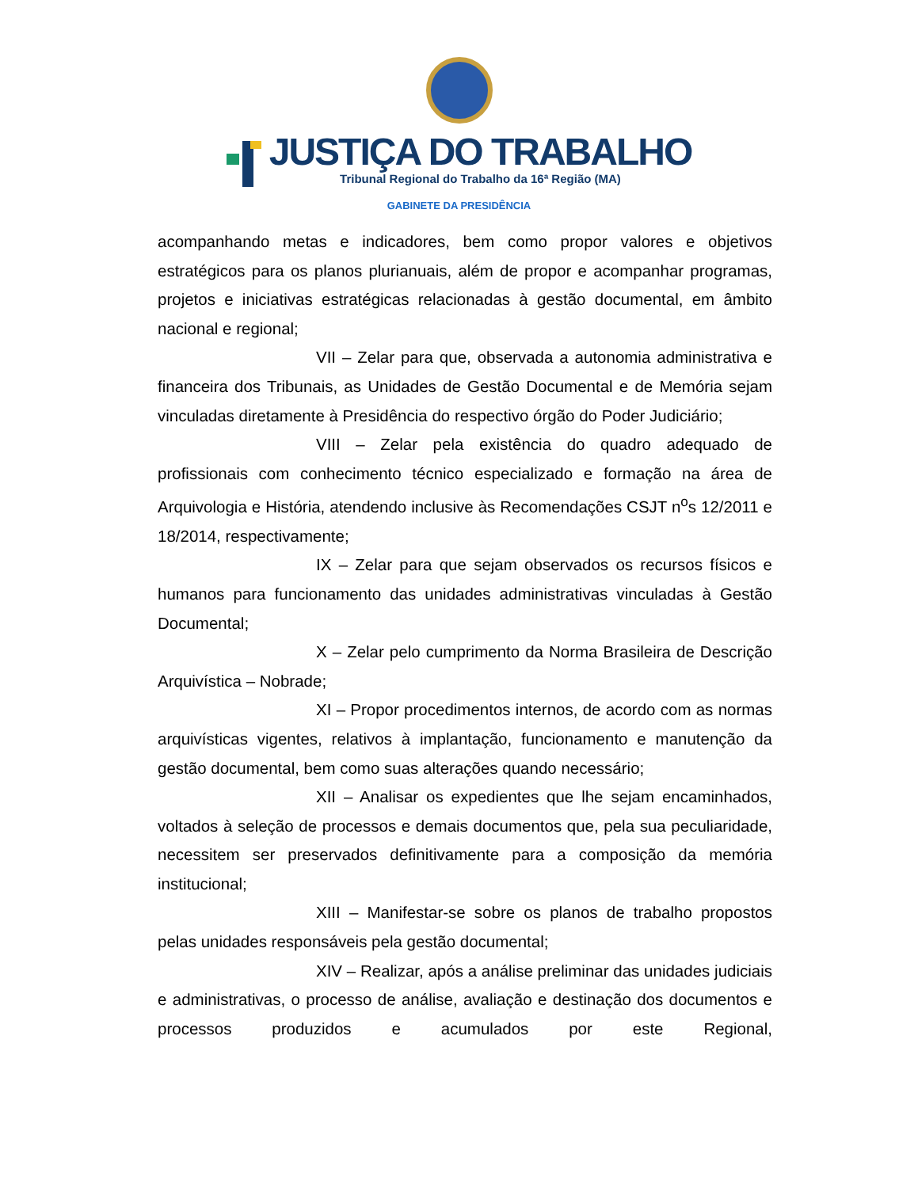JUSTIÇA DO TRABALHO
Tribunal Regional do Trabalho da 16ª Região (MA)
GABINETE DA PRESIDÊNCIA
acompanhando metas e indicadores, bem como propor valores e objetivos estratégicos para os planos plurianuais, além de propor e acompanhar programas, projetos e iniciativas estratégicas relacionadas à gestão documental, em âmbito nacional e regional;
VII – Zelar para que, observada a autonomia administrativa e financeira dos Tribunais, as Unidades de Gestão Documental e de Memória sejam vinculadas diretamente à Presidência do respectivo órgão do Poder Judiciário;
VIII – Zelar pela existência do quadro adequado de profissionais com conhecimento técnico especializado e formação na área de Arquivologia e História, atendendo inclusive às Recomendações CSJT n<sup>o</sup>s 12/2011 e 18/2014, respectivamente;
IX – Zelar para que sejam observados os recursos físicos e humanos para funcionamento das unidades administrativas vinculadas à Gestão Documental;
X – Zelar pelo cumprimento da Norma Brasileira de Descrição Arquivística – Nobrade;
XI – Propor procedimentos internos, de acordo com as normas arquivísticas vigentes, relativos à implantação, funcionamento e manutenção da gestão documental, bem como suas alterações quando necessário;
XII – Analisar os expedientes que lhe sejam encaminhados, voltados à seleção de processos e demais documentos que, pela sua peculiaridade, necessitem ser preservados definitivamente para a composição da memória institucional;
XIII – Manifestar-se sobre os planos de trabalho propostos pelas unidades responsáveis pela gestão documental;
XIV – Realizar, após a análise preliminar das unidades judiciais e administrativas, o processo de análise, avaliação e destinação dos documentos e processos produzidos e acumulados por este Regional,